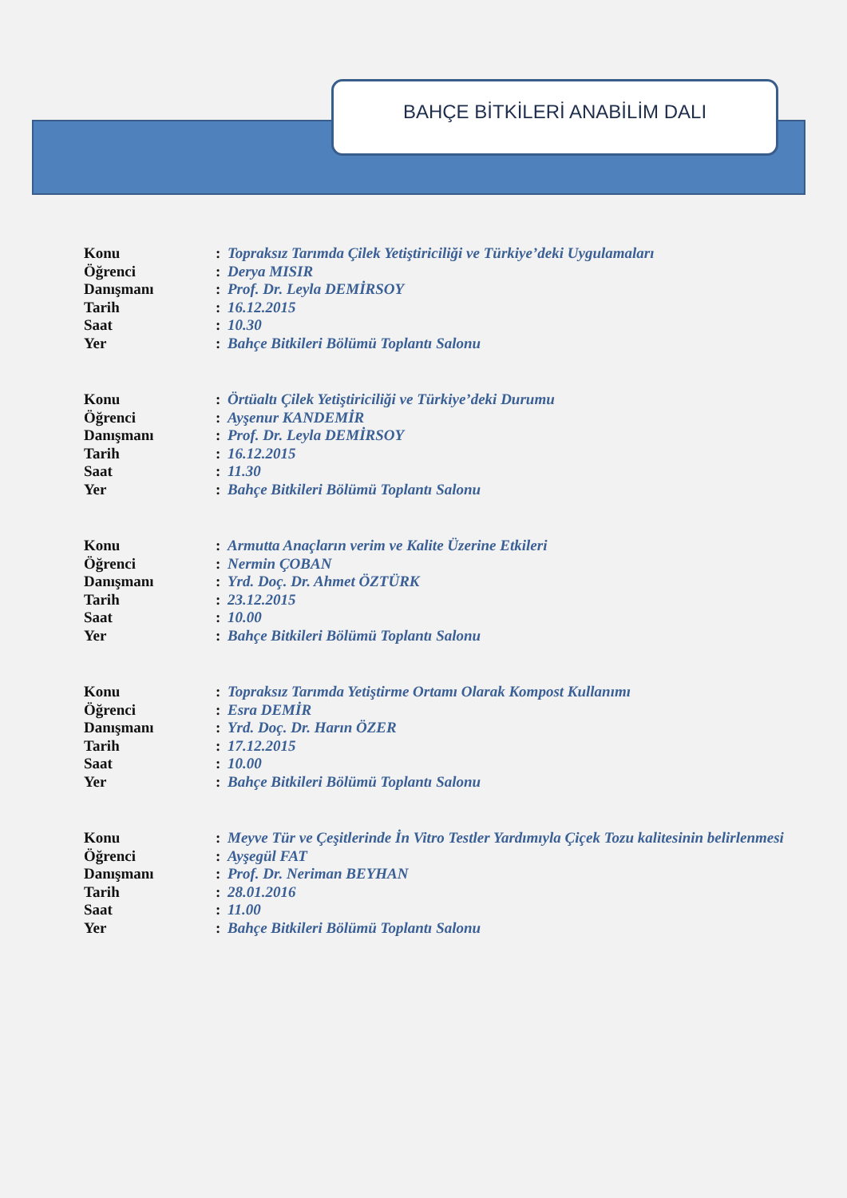BAHÇE BİTKİLERİ ANABİLİM DALI
| Konu | : | Topraksız Tarımda Çilek Yetiştiriciliği ve Türkiye’deki Uygulamaları |
| Öğrenci | : | Derya MISIR |
| Danışmanı | : | Prof. Dr. Leyla DEMİRSOY |
| Tarih | : | 16.12.2015 |
| Saat | : | 10.30 |
| Yer | : | Bahçe Bitkileri Bölümü Toplantı Salonu |
| Konu | : | Örtüaltı Çilek Yetiştiriciliği ve Türkiye’deki Durumu |
| Öğrenci | : | Ayşenur KANDEMİR |
| Danışmanı | : | Prof. Dr. Leyla DEMİRSOY |
| Tarih | : | 16.12.2015 |
| Saat | : | 11.30 |
| Yer | : | Bahçe Bitkileri Bölümü Toplantı Salonu |
| Konu | : | Armutta Anaçların verim ve Kalite Üzerine Etkileri |
| Öğrenci | : | Nermin ÇOBAN |
| Danışmanı | : | Yrd. Doç. Dr. Ahmet ÖZTÜRK |
| Tarih | : | 23.12.2015 |
| Saat | : | 10.00 |
| Yer | : | Bahçe Bitkileri Bölümü Toplantı Salonu |
| Konu | : | Topraksız Tarımda Yetiştirme Ortamı Olarak Kompost Kullanımı |
| Öğrenci | : | Esra DEMİR |
| Danışmanı | : | Yrd. Doç. Dr. Harın ÖZER |
| Tarih | : | 17.12.2015 |
| Saat | : | 10.00 |
| Yer | : | Bahçe Bitkileri Bölümü Toplantı Salonu |
| Konu | : | Meyve Tür ve Çeşitlerinde İn Vitro Testler Yardımıyla Çiçek Tozu kalitesinin belirlenmesi |
| Öğrenci | : | Ayşegül FAT |
| Danışmanı | : | Prof. Dr. Neriman BEYHAN |
| Tarih | : | 28.01.2016 |
| Saat | : | 11.00 |
| Yer | : | Bahçe Bitkileri Bölümü Toplantı Salonu |